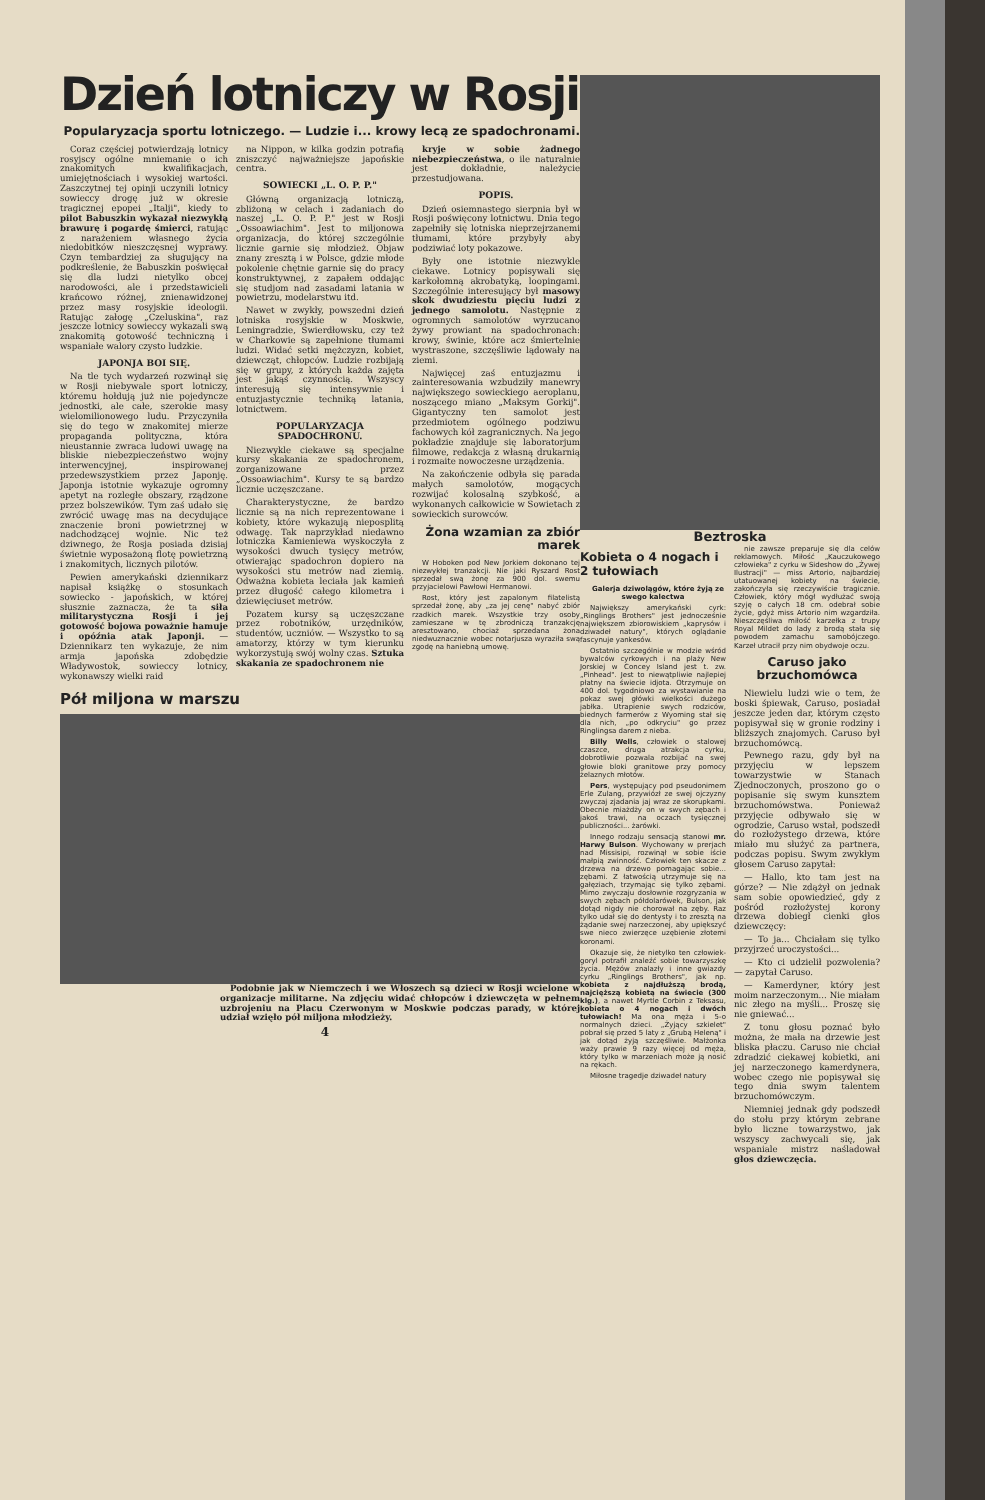Dzień lotniczy w Rosji
Popularyzacja sportu lotniczego. — Ludzie i... krowy lecą ze spadochronami.
Coraz częściej potwierdzają lotnicy rosyjscy ogólne mniemanie o ich znakomitych kwalifikacjach, umiejętnościach i wysokiej wartości. Zaszczytnej tej opinji uczynili lotnicy sowieccy drogę już w okresie tragicznej epopei „Italji", kiedy to pilot Babuszkin wykazał niezwykłą brawurę i pogardę śmierci, ratując z narażeniem własnego życia niedobitków nieszczęsnej wyprawy. Czyn tembardziej za sługujący na podkreślenie, że Babuszkin poświęcał się dla ludzi nietylko obcej narodowości, ale i przedstawicieli krańcowo różnej, znienawidzonej przez masy rosyjskie ideologii. Ratując załogę „Czeluskina", raz jeszcze lotnicy sowieccy wykazali swą znakomitą gotowość techniczną i wspaniałe walory czysto ludzkie.
JAPONJA BOI SIĘ.
Na tle tych wydarzeń rozwinął się w Rosji niebywale sport lotniczy, któremu hołdują już nie pojedyncze jednostki, ale całe, szerokie masy wielomilionowego ludu. Przyczyniła się do tego w znakomitej mierze propaganda polityczna, która nieustannie zwraca ludowi uwagę na bliskie niebezpieczeństwo wojny interwencyjnej, inspirowanej przedewszystkiem przez Japonję. Japonja istotnie wykazuje ogromny apetyt na rozległe obszary, rządzone przez bolszewików. Tym zaś udało się zwrócić uwagę mas na decydujące znaczenie broni powietrznej w nadchodzącej wojnie. Nic też dziwnego, że Rosja posiada dzisiaj świetnie wyposażoną flotę powietrzną i znakomitych, licznych pilotów.
Pewien amerykański dziennikarz napisał książkę o stosunkach sowiecko - japońskich, w której słusznie zaznacza, że ta siła militarystyczna Rosji i jej gotowość bojowa poważnie hamuje i opóźnia atak Japonji. — Dziennikarz ten wykazuje, że nim armja japońska zdobędzie Władywostok, sowieccy lotnicy, wykonawszy wielki raid
na Nippon, w kilka godzin potrafią zniszczyć najważniejsze japońskie centra.
SOWIECKI „L. O. P. P."
Główną organizacją lotniczą, zbliżoną w celach i zadaniach do naszej „L. O. P. P." jest w Rosji „Ossoawiachim". Jest to miljonowa organizacja, do której szczególnie licznie garnie się młodzież. Objaw znany zresztą i w Polsce, gdzie młode pokolenie chętnie garnie się do pracy konstruktywnej, z zapałem oddając się studjom nad zasadami latania w powietrzu, modelarstwu itd.
Nawet w zwykły, powszedni dzień lotniska rosyjskie w Moskwie, Leningradzie, Swierdłowsku, czy też w Charkowie są zapełnione tłumami ludzi. Widać setki mężczyzn, kobiet, dziewcząt, chłopców. Ludzie rozbijają się w grupy, z których każda zajęta jest jakąś czynnością. Wszyscy interesują się intensywnie i entuzjastycznie techniką latania, lotnictwem.
POPULARYZACJA SPADOCHRONU.
Niezwykle ciekawe są specjalne kursy skakania ze spadochronem, zorganizowane przez „Ossoawiachim". Kursy te są bardzo licznie uczęszczane.
Charakterystyczne, że bardzo licznie są na nich reprezentowane i kobiety, które wykazują nieposplitą odwagę. Tak naprzykład niedawno lotniczka Kamieniewa wyskoczyła z wysokości dwuch tysięcy metrów, otwierając spadochron dopiero na wysokości stu metrów nad ziemią. Odważna kobieta leciała jak kamień przez długość całego kilometra i dziewięciuset metrów.
Pozatem kursy są uczęszczane przez robotników, urzędników, studentów, uczniów. — Wszystko to są amatorzy, którzy w tym kierunku wykorzystują swój wolny czas. Sztuka skakania ze spadochronem nie
kryje w sobie żadnego niebezpieczeństwa, o ile naturalnie jest dokładnie, należycie przestudjowana.
POPIS.
Dzień osiemnastego sierpnia był w Rosji poświęcony lotnictwu. Dnia tego zapełniły się lotniska nieprzejrzanemi tłumami, które przybyły aby podziwiać loty pokazowe.
Były one istotnie niezwykle ciekawe. Lotnicy popisywali się karkołomną akrobatyką, loopingami. Szczególnie interesujący był masowy skok dwudziestu pięciu ludzi z jednego samolotu. Następnie z ogromnych samolotów wyrzucano żywy prowiant na spadochronach: krowy, świnie, które acz śmiertelnie wystraszone, szczęśliwie lądowały na ziemi.
Najwięcej zaś entuzjazmu i zainteresowania wzbudziły manewry największego sowieckiego aeroplanu, noszącego miano „Maksym Gorkij". Gigantyczny ten samolot jest przedmiotem ogólnego podziwu fachowych kół zagranicznych. Na jego pokładzie znajduje się laboratorjum filmowe, redakcja z własną drukarnią i rozmaite nowoczesne urządzenia.
Na zakończenie odbyła się parada małych samolotów, mogących rozwijać kolosalną szybkość, a wykonanych całkowicie w Sowietach z sowieckich surowców.
Żona wzamian za zbiór marek
W Hoboken pod New Jorkiem dokonano tej niezwykłej tranzakcji. Nie jaki Ryszard Rost sprzedał swą żonę za 900 dol. swemu przyjacielowi Pawłowi Hermanowi.
Rost, który jest zapalonym filatelistą sprzedał żonę, aby „za jej cenę" nabyć zbiór rzadkich marek. Wszystkie trzy osoby zamieszane w tę zbrodniczą tranzakcję aresztowano, chociaż sprzedana żona niedwuznacznie wobec notarjusza wyraziła swą zgodę na haniebną umowę.
Pół miljona w marszu
Podobnie jak w Niemczech i we Włoszech są dzieci w Rosji wcielone w organizacje militarne. Na zdjęciu widać chłopców i dziewczęta w pełnem uzbrojeniu na Placu Czerwonym w Moskwie podczas parady, w której udział wzięło pół miljona młodzieży.
4
Beztroska
Kobieta o 4 nogach i 2 tułowiach
Galerja dziwolągów, które żyją ze swego kalectwa
Największy amerykański cyrk: „Ringlings Brothers" jest jednocześnie największem zbiorowiskiem „kaprysów i dziwadeł natury", których oglądanie fascynuje yankesów.
Ostatnio szczególnie w modzie wśród bywalców cyrkowych i na plaży New Jorskiej w Concey Island jest t. zw. „Pinhead". Jest to niewątpliwie najlepiej płatny na świecie idjota. Otrzymuje on 400 dol. tygodniowo za wystawianie na pokaz swej główki wielkości dużego jabłka. Utrapienie swych rodziców, biednych farmerów z Wyoming stał się dla nich, „po odkryciu" go przez Ringlingsa darem z nieba.
Billy Wells, człowiek o stalowej czaszce, druga atrakcja cyrku, dobrotliwie pozwala rozbijać na swej głowie bloki granitowe przy pomocy żelaznych młotów.
Pers, występujący pod pseudonimem Erle Zulang, przywiózł ze swej ojczyzny zwyczaj zjadania jaj wraz ze skorupkami. Obecnie miażdży on w swych zębach i jakoś trawi, na oczach tysięcznej publiczności... żarówki.
Innego rodzaju sensacją stanowi mr. Harwy Bulson. Wychowany w prerjach nad Missisipi, rozwinął w sobie iście małpią zwinność. Człowiek ten skacze z drzewa na drzewo pomagając sobie... zębami. Z łatwością utrzymuje się na gałęziach, trzymając się tylko zębami. Mimo zwyczaju dosłownie rozgryzania w swych zębach półdolarówek, Bulson, jak dotąd nigdy nie chorował na zęby. Raz tylko udał się do dentysty i to zresztą na żądanie swej narzeczonej, aby upiększyć swe nieco zwierzęce uzębienie złotemi koronami.
Okazuje się, że nietylko ten człowiek-goryl potrafił znaleźć sobie towarzyszkę życia. Mężów znalazły i inne gwiazdy cyrku „Ringlings Brothers", jak np. kobieta z najdłuższą brodą, najcięższą kobietą na świecie (300 klg.), a nawet Myrtle Corbin z Teksasu, kobieta o 4 nogach i dwóch tułowiach! Ma ona męża i 5-o normalnych dzieci. „Żyjący szkielet" pobrał się przed 5 laty z „Grubą Heleną" i jak dotąd żyją szczęśliwie. Małżonka waży prawie 9 razy więcej od męża, który tylko w marzeniach może ją nosić na rękach.
Miłosne tragedje dziwadeł natury
nie zawsze preparuje się dla celów reklamowych. Miłość „Kauczukowego człowieka" z cyrku w Sideshow do „Żywej Ilustracji" — miss Artorio, najbardziej utatuowanej kobiety na świecie, zakończyła się rzeczywiście tragicznie. Człowiek, który mógł wydłużać swoją szyję o całych 18 cm. odebrał sobie życie, gdyż miss Artorio nim wzgardziła. Nieszczęśliwa miłość karzełka z trupy Royal Mildet do lady z brodą stała się powodem zamachu samobójczego. Karzeł utracił przy nim obydwoje oczu.
Caruso jako brzuchomówca
Niewielu ludzi wie o tem, że boski śpiewak, Caruso, posiadał jeszcze jeden dar, którym często popisywał się w gronie rodziny i bliższych znajomych. Caruso był brzuchomówcą.
Pewnego razu, gdy był na przyjęciu w lepszem towarzystwie w Stanach Zjednoczonych, proszono go o popisanie się swym kunsztem brzuchomówstwa. Ponieważ przyjęcie odbywało się w ogrodzie, Caruso wstał, podszedł do rozłożystego drzewa, które miało mu służyć za partnera, podczas popisu. Swym zwykłym głosem Caruso zapytał:
— Hallo, kto tam jest na górze? — Nie zdążył on jednak sam sobie opowiedzieć, gdy z pośród rozłożystej korony drzewa dobiegł cienki głos dziewczęcy:
— To ja... Chciałam się tylko przyjrzeć uroczystości...
— Kto ci udzielił pozwolenia? — zapytał Caruso.
— Kamerdyner, który jest moim narzeczonym... Nie miałam nic złego na myśli... Proszę się nie gniewać...
Z tonu głosu poznać było można, że mała na drzewie jest bliska płaczu. Caruso nie chciał zdradzić ciekawej kobietki, ani jej narzeczonego kamerdynera, wobec czego nie popisywał się tego dnia swym talentem brzuchomówczym.
Niemniej jednak gdy podszedł do stołu przy którym zebrane było liczne towarzystwo, jak wszyscy zachwycali się, jak wspaniale mistrz naśladował głos dziewczęcia.